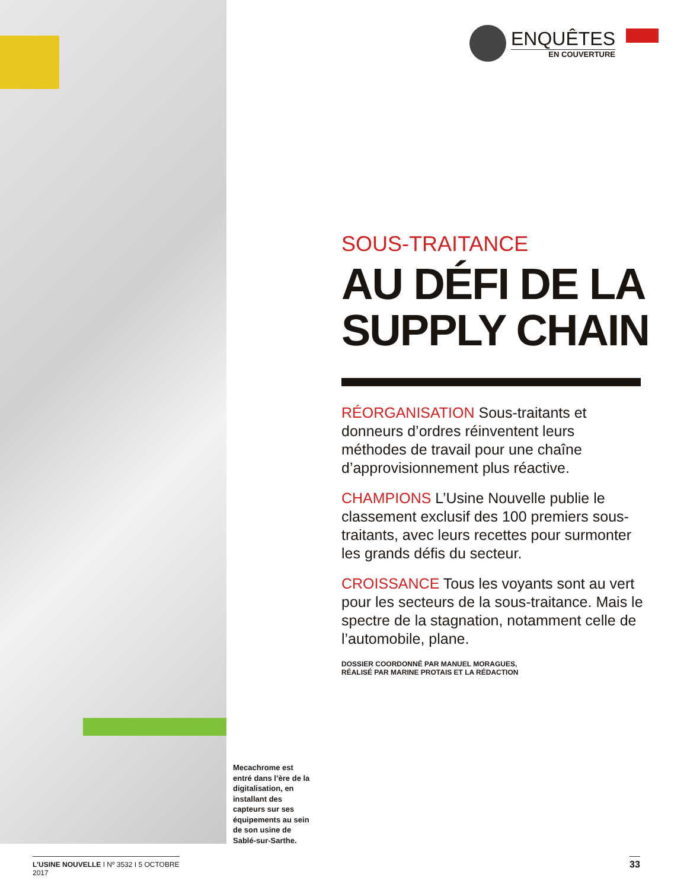ENQUÊTES
EN COUVERTURE
SOUS-TRAITANCE
AU DÉFI DE LA
SUPPLY CHAIN
RÉORGANISATION Sous-traitants et donneurs d’ordres réinventent leurs méthodes de travail pour une chaîne d’approvisionnement plus réactive.
CHAMPIONS L’Usine Nouvelle publie le classement exclusif des 100 premiers sous-traitants, avec leurs recettes pour surmonter les grands défis du secteur.
CROISSANCE Tous les voyants sont au vert pour les secteurs de la sous-traitance. Mais le spectre de la stagnation, notamment celle de l’automobile, plane.
DOSSIER COORDONNÉ PAR MANUEL MORAGUES,
RÉALISÉ PAR MARINE PROTAIS ET LA RÉDACTION
Mecachrome est entré dans l’ère de la digitalisation, en installant des capteurs sur ses équipements au sein de son usine de Sablé-sur-Sarthe.
L’USINE NOUVELLE I Nº 3532 I 5 OCTOBRE 2017
33